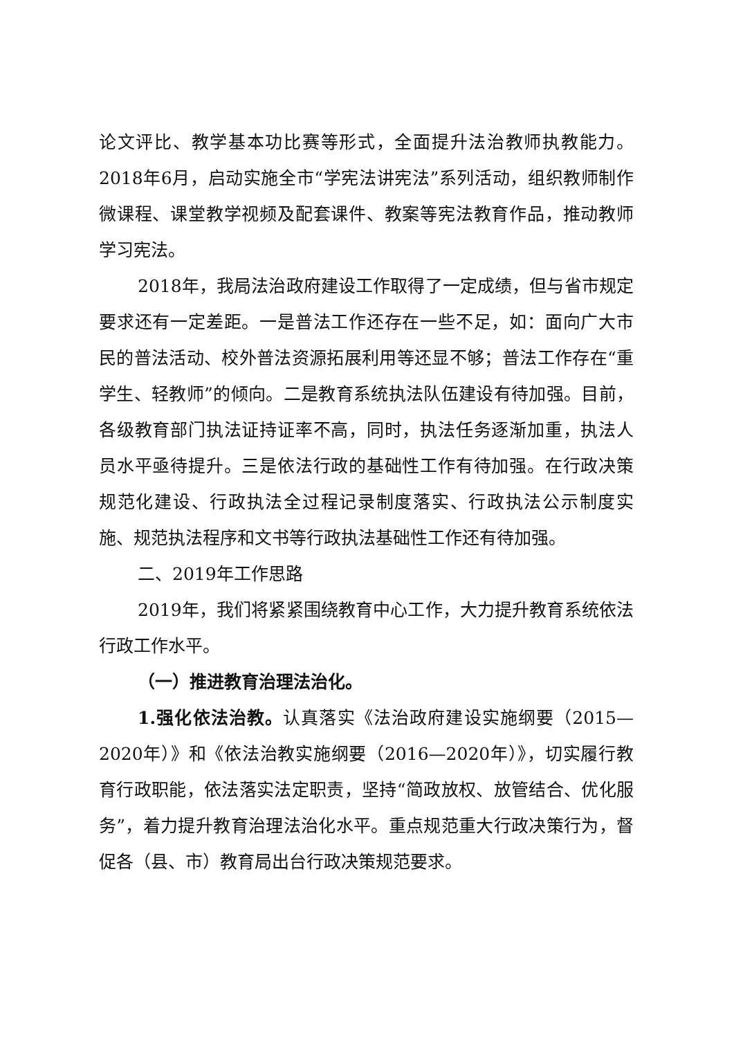论文评比、教学基本功比赛等形式，全面提升法治教师执教能力。2018年6月，启动实施全市“学宪法讲宪法”系列活动，组织教师制作微课程、课堂教学视频及配套课件、教案等宪法教育作品，推动教师学习宪法。
2018年，我局法治政府建设工作取得了一定成绩，但与省市规定要求还有一定差距。一是普法工作还存在一些不足，如：面向广大市民的普法活动、校外普法资源拓展利用等还显不够；普法工作存在“重学生、轻教师”的倾向。二是教育系统执法队伍建设有待加强。目前，各级教育部门执法证持证率不高，同时，执法任务逐渐加重，执法人员水平亟待提升。三是依法行政的基础性工作有待加强。在行政决策规范化建设、行政执法全过程记录制度落实、行政执法公示制度实施、规范执法程序和文书等行政执法基础性工作还有待加强。
二、2019年工作思路
2019年，我们将紧紧围绕教育中心工作，大力提升教育系统依法行政工作水平。
（一）推进教育治理法治化。
1.强化依法治教。认真落实《法治政府建设实施纲要（2015—2020年）》和《依法治教实施纲要（2016—2020年）》，切实履行教育行政职能，依法落实法定职责，坚持“简政放权、放管结合、优化服务”，着力提升教育治理法治化水平。重点规范重大行政决策行为，督促各（县、市）教育局出台行政决策规范要求。